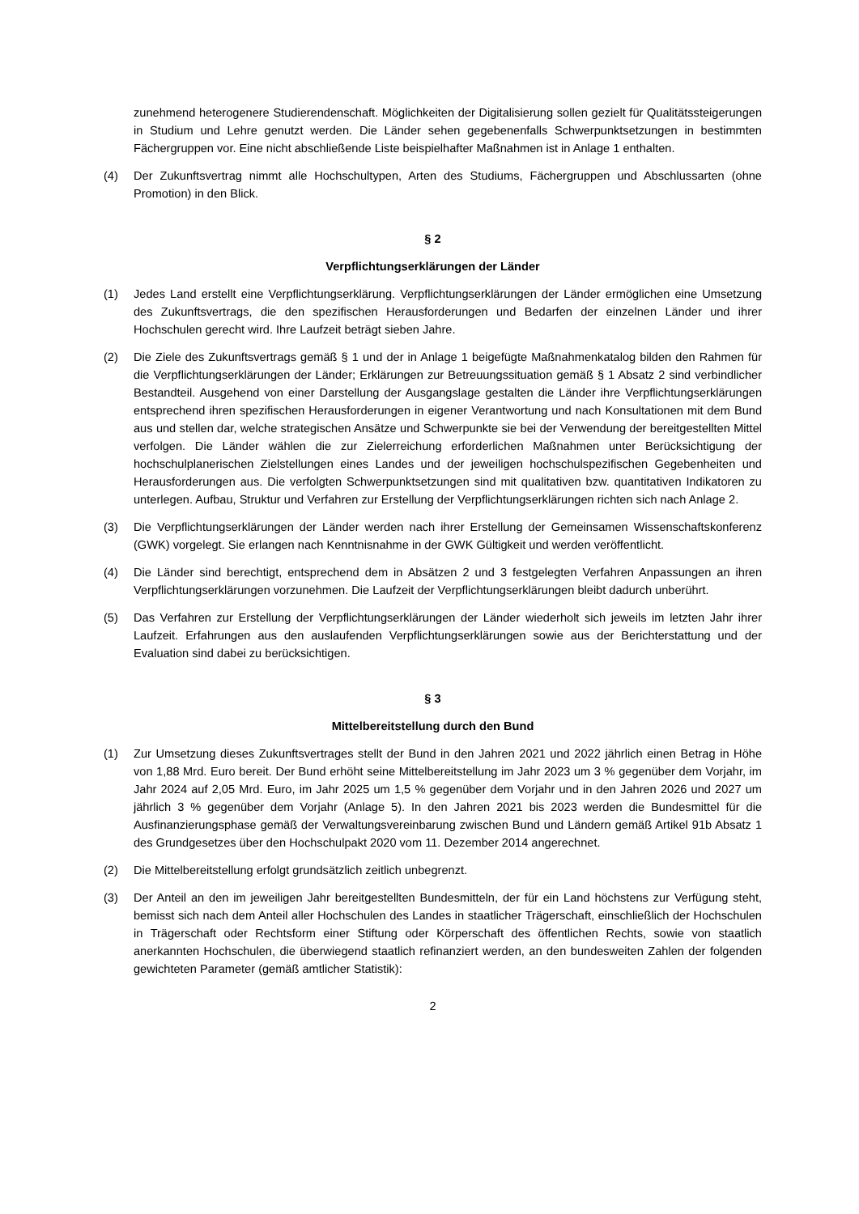zunehmend heterogenere Studierendenschaft. Möglichkeiten der Digitalisierung sollen gezielt für Qualitätssteigerungen in Studium und Lehre genutzt werden. Die Länder sehen gegebenenfalls Schwerpunktsetzungen in bestimmten Fächergruppen vor. Eine nicht abschließende Liste beispielhafter Maßnahmen ist in Anlage 1 enthalten.
(4) Der Zukunftsvertrag nimmt alle Hochschultypen, Arten des Studiums, Fächergruppen und Abschlussarten (ohne Promotion) in den Blick.
§ 2
Verpflichtungserklärungen der Länder
(1) Jedes Land erstellt eine Verpflichtungserklärung. Verpflichtungserklärungen der Länder ermöglichen eine Umsetzung des Zukunftsvertrags, die den spezifischen Herausforderungen und Bedarfen der einzelnen Länder und ihrer Hochschulen gerecht wird. Ihre Laufzeit beträgt sieben Jahre.
(2) Die Ziele des Zukunftsvertrags gemäß § 1 und der in Anlage 1 beigefügte Maßnahmenkatalog bilden den Rahmen für die Verpflichtungserklärungen der Länder; Erklärungen zur Betreuungssituation gemäß § 1 Absatz 2 sind verbindlicher Bestandteil. Ausgehend von einer Darstellung der Ausgangslage gestalten die Länder ihre Verpflichtungserklärungen entsprechend ihren spezifischen Herausforderungen in eigener Verantwortung und nach Konsultationen mit dem Bund aus und stellen dar, welche strategischen Ansätze und Schwerpunkte sie bei der Verwendung der bereitgestellten Mittel verfolgen. Die Länder wählen die zur Zielerreichung erforderlichen Maßnahmen unter Berücksichtigung der hochschulplanerischen Zielstellungen eines Landes und der jeweiligen hochschulspezifischen Gegebenheiten und Herausforderungen aus. Die verfolgten Schwerpunktsetzungen sind mit qualitativen bzw. quantitativen Indikatoren zu unterlegen. Aufbau, Struktur und Verfahren zur Erstellung der Verpflichtungserklärungen richten sich nach Anlage 2.
(3) Die Verpflichtungserklärungen der Länder werden nach ihrer Erstellung der Gemeinsamen Wissenschaftskonferenz (GWK) vorgelegt. Sie erlangen nach Kenntnisnahme in der GWK Gültigkeit und werden veröffentlicht.
(4) Die Länder sind berechtigt, entsprechend dem in Absätzen 2 und 3 festgelegten Verfahren Anpassungen an ihren Verpflichtungserklärungen vorzunehmen. Die Laufzeit der Verpflichtungserklärungen bleibt dadurch unberührt.
(5) Das Verfahren zur Erstellung der Verpflichtungserklärungen der Länder wiederholt sich jeweils im letzten Jahr ihrer Laufzeit. Erfahrungen aus den auslaufenden Verpflichtungserklärungen sowie aus der Berichterstattung und der Evaluation sind dabei zu berücksichtigen.
§ 3
Mittelbereitstellung durch den Bund
(1) Zur Umsetzung dieses Zukunftsvertrages stellt der Bund in den Jahren 2021 und 2022 jährlich einen Betrag in Höhe von 1,88 Mrd. Euro bereit. Der Bund erhöht seine Mittelbereitstellung im Jahr 2023 um 3 % gegenüber dem Vorjahr, im Jahr 2024 auf 2,05 Mrd. Euro, im Jahr 2025 um 1,5 % gegenüber dem Vorjahr und in den Jahren 2026 und 2027 um jährlich 3 % gegenüber dem Vorjahr (Anlage 5). In den Jahren 2021 bis 2023 werden die Bundesmittel für die Ausfinanzierungsphase gemäß der Verwaltungsvereinbarung zwischen Bund und Ländern gemäß Artikel 91b Absatz 1 des Grundgesetzes über den Hochschulpakt 2020 vom 11. Dezember 2014 angerechnet.
(2) Die Mittelbereitstellung erfolgt grundsätzlich zeitlich unbegrenzt.
(3) Der Anteil an den im jeweiligen Jahr bereitgestellten Bundesmitteln, der für ein Land höchstens zur Verfügung steht, bemisst sich nach dem Anteil aller Hochschulen des Landes in staatlicher Trägerschaft, einschließlich der Hochschulen in Trägerschaft oder Rechtsform einer Stiftung oder Körperschaft des öffentlichen Rechts, sowie von staatlich anerkannten Hochschulen, die überwiegend staatlich refinanziert werden, an den bundesweiten Zahlen der folgenden gewichteten Parameter (gemäß amtlicher Statistik):
2